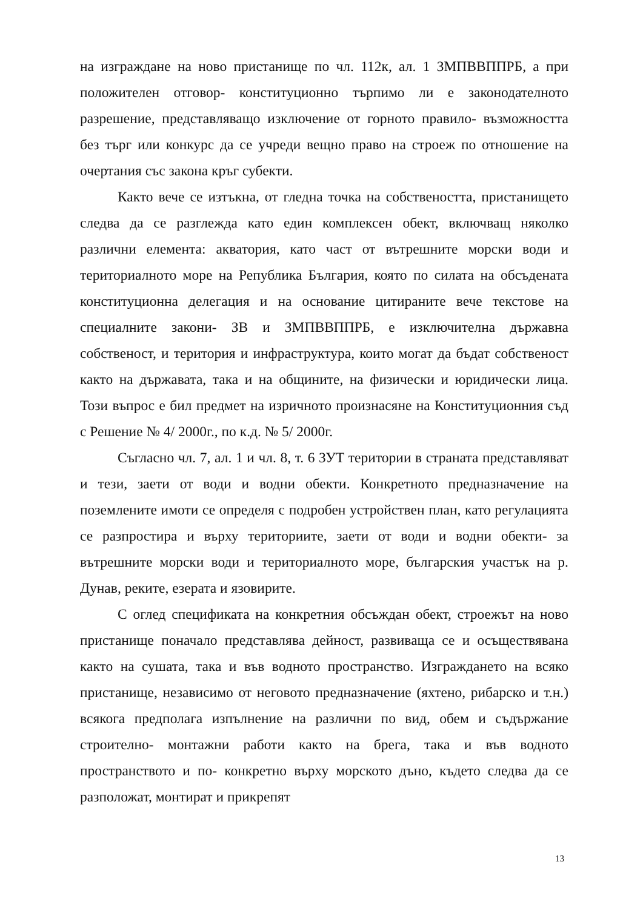на изграждане на ново пристанище по чл. 112к, ал. 1 ЗМПВВППРБ, а при положителен отговор- конституционно търпимо ли е законодателното разрешение, представляващо изключение от горното правило- възможността без търг или конкурс да се учреди вещно право на строеж по отношение на очертания със закона кръг субекти.
Както вече се изтъкна, от гледна точка на собствеността, пристанището следва да се разглежда като един комплексен обект, включващ няколко различни елемента: акватория, като част от вътрешните морски води и териториалното море на Република България, която по силата на обсъдената конституционна делегация и на основание цитираните вече текстове на специалните закони- ЗВ и ЗМПВВППРБ, е изключителна държавна собственост, и територия и инфраструктура, които могат да бъдат собственост както на държавата, така и на общините, на физически и юридически лица. Този въпрос е бил предмет на изричното произнасяне на Конституционния съд с Решение № 4/ 2000г., по к.д. № 5/ 2000г.
Съгласно чл. 7, ал. 1 и чл. 8, т. 6 ЗУТ територии в страната представляват и тези, заети от води и водни обекти. Конкретното предназначение на поземлените имоти се определя с подробен устройствен план, като регулацията се разпростира и върху териториите, заети от води и водни обекти- за вътрешните морски води и териториалното море, българския участък на р. Дунав, реките, езерата и язовирите.
С оглед спецификата на конкретния обсъждан обект, строежът на ново пристанище поначало представлява дейност, развиваща се и осъществявана както на сушата, така и във водното пространство. Изграждането на всяко пристанище, независимо от неговото предназначение (яхтено, рибарско и т.н.) всякога предполага изпълнение на различни по вид, обем и съдържание строително- монтажни работи както на брега, така и във водното пространството и по- конкретно върху морското дъно, където следва да се разположат, монтират и прикрепят
13